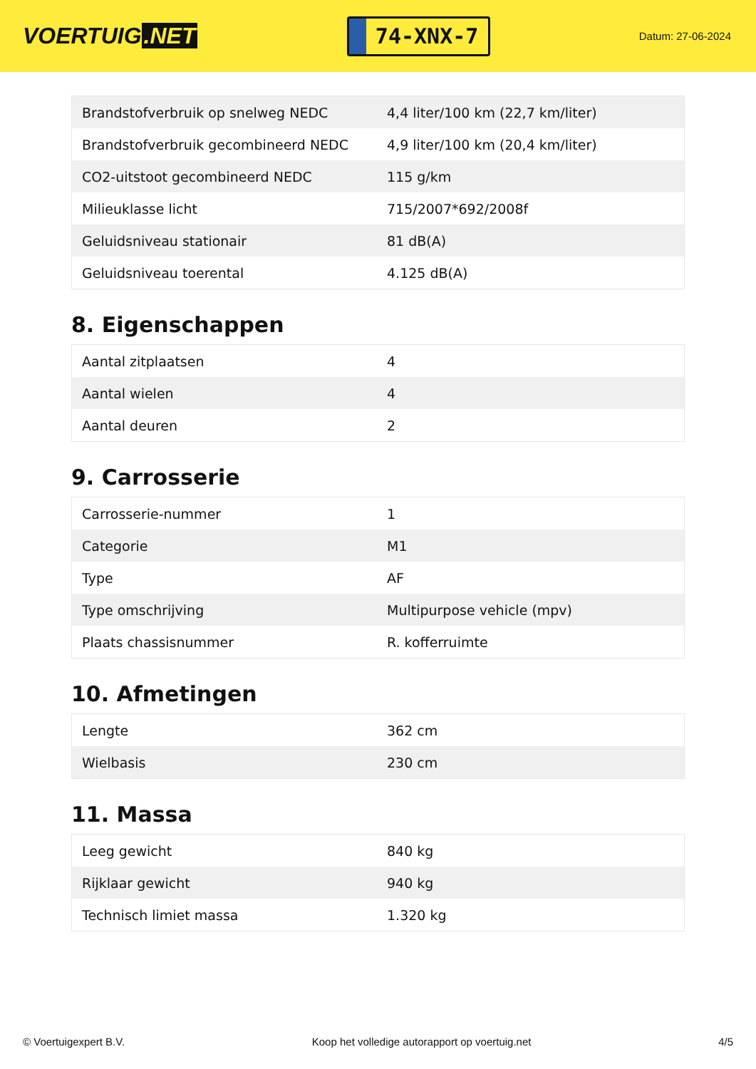VOERTUIG.NET
74-XNX-7
Datum: 27-06-2024
| Brandstofverbruik op snelweg NEDC | 4,4 liter/100 km (22,7 km/liter) |
| Brandstofverbruik gecombineerd NEDC | 4,9 liter/100 km (20,4 km/liter) |
| CO2-uitstoot gecombineerd NEDC | 115 g/km |
| Milieuklasse licht | 715/2007*692/2008f |
| Geluidsniveau stationair | 81 dB(A) |
| Geluidsniveau toerental | 4.125 dB(A) |
8. Eigenschappen
| Aantal zitplaatsen | 4 |
| Aantal wielen | 4 |
| Aantal deuren | 2 |
9. Carrosserie
| Carrosserie-nummer | 1 |
| Categorie | M1 |
| Type | AF |
| Type omschrijving | Multipurpose vehicle (mpv) |
| Plaats chassisnummer | R. kofferruimte |
10. Afmetingen
| Lengte | 362 cm |
| Wielbasis | 230 cm |
11. Massa
| Leeg gewicht | 840 kg |
| Rijklaar gewicht | 940 kg |
| Technisch limiet massa | 1.320 kg |
© Voertuigexpert B.V. Koop het volledige autorapport op voertuig.net 4/5